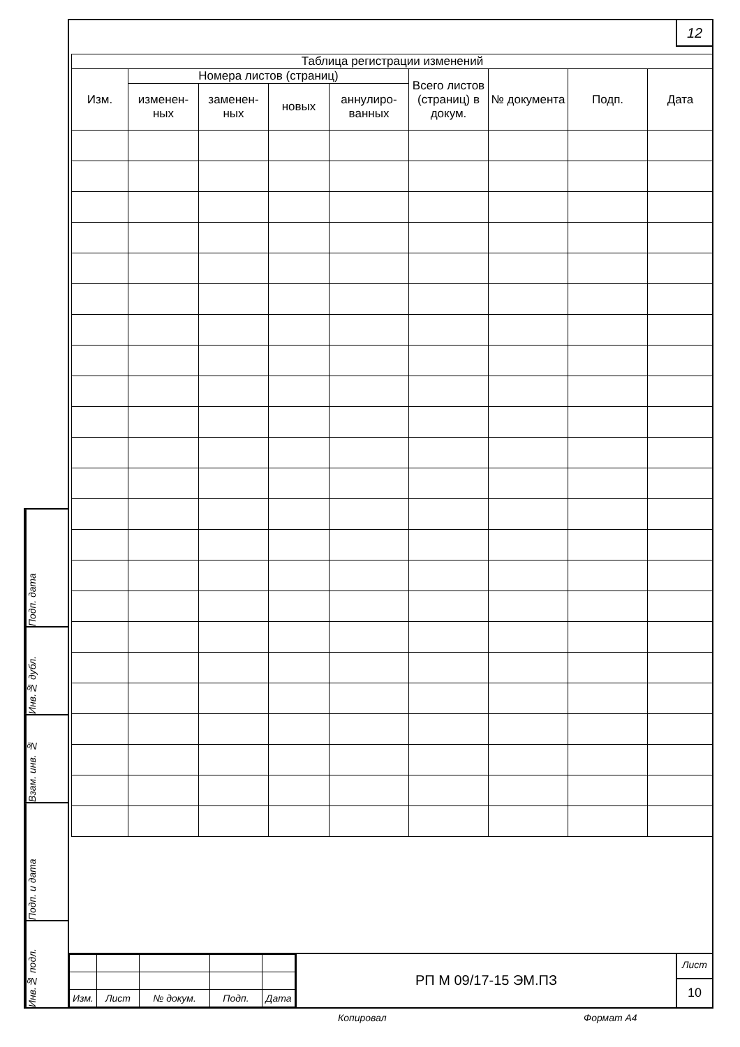12
| Таблица регистрации изменений | | | | | | | | |
| --- | --- | --- | --- | --- | --- | --- | --- | --- |
| Изм. | Номера листов (страниц) | | | | Всего листов (страниц) в докум. | № документа | Подп. | Дата |
| | изменен-ных | заменен-ных | новых | аннулиро-ванных | | | | |
| Изм. | Лист | № докум. | Подп. | Дата |
РП М 09/17-15 ЭМ.ПЗ
Лист
10
Подп. дата
Инв.№ дубл.
Взам. инв. №
Подп. и дата
Инв.№ подл.
Копировал Формат А4